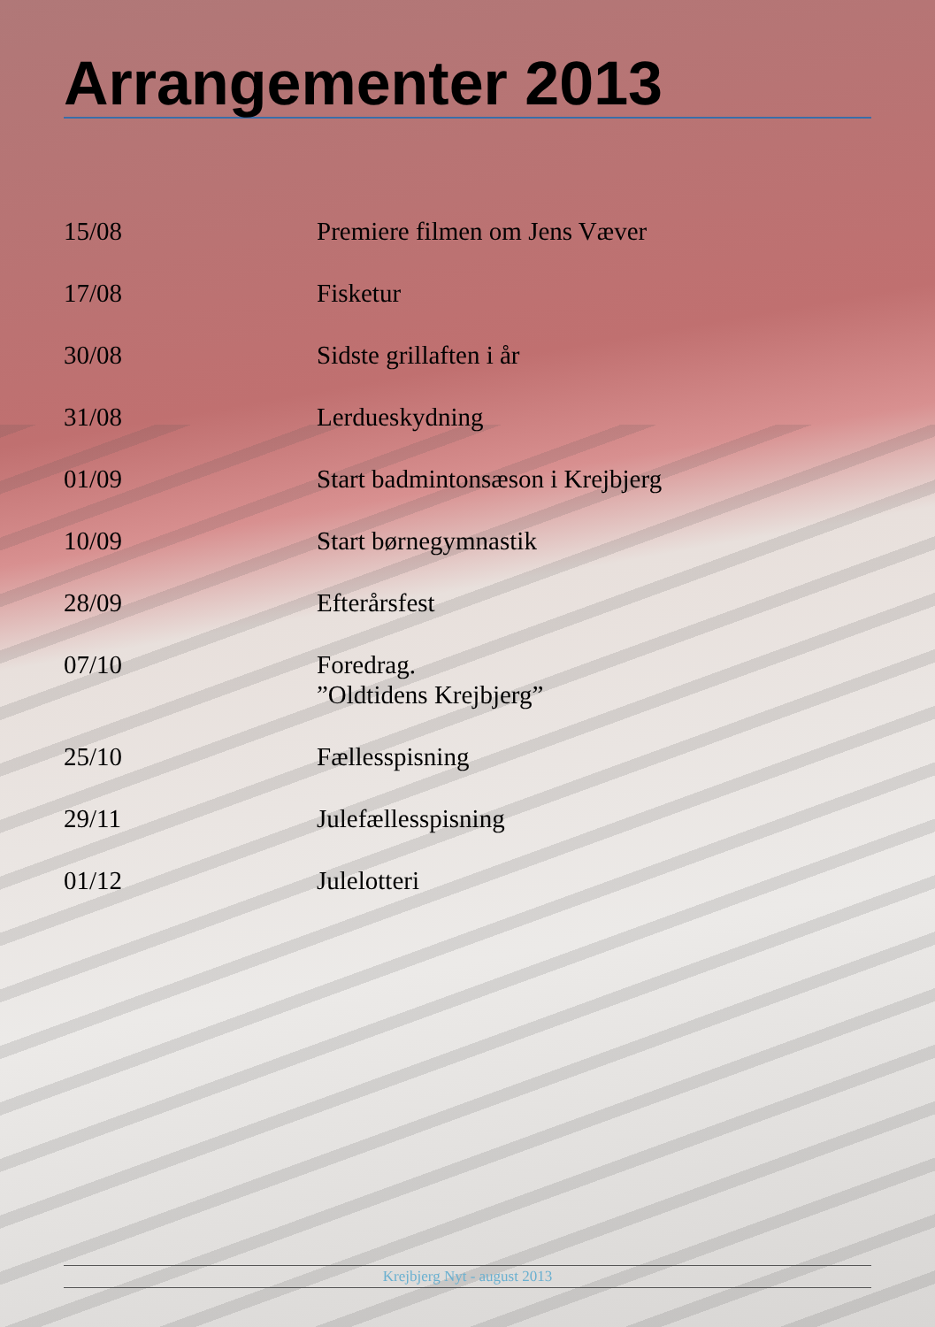Arrangementer 2013
| 15/08 | Premiere filmen om Jens Væver |
| 17/08 | Fisketur |
| 30/08 | Sidste grillaften i år |
| 31/08 | Lerdueskydning |
| 01/09 | Start badmintonsæson i Krejbjerg |
| 10/09 | Start børnegymnastik |
| 28/09 | Efterårsfest |
| 07/10 | Foredrag. ”Oldtidens Krejbjerg” |
| 25/10 | Fællesspisning |
| 29/11 | Julefællesspisning |
| 01/12 | Julelotteri |
Krejbjerg Nyt - august 2013